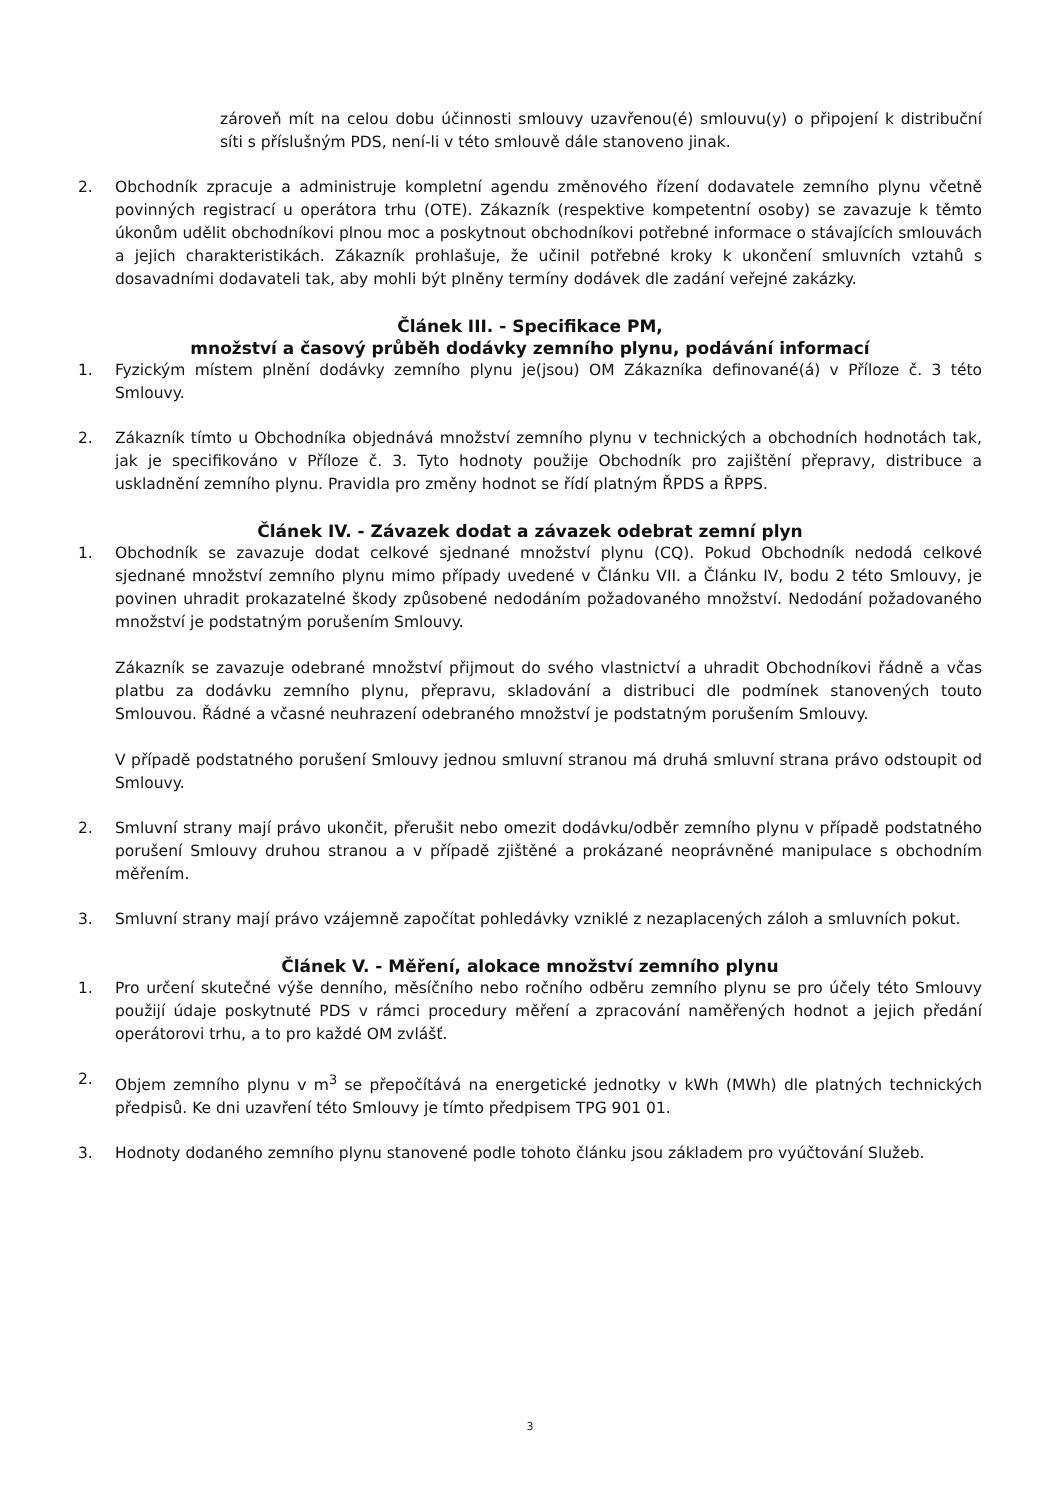zároveň mít na celou dobu účinnosti smlouvy uzavřenou(é) smlouvu(y) o připojení k distribuční síti s příslušným PDS, není-li v této smlouvě dále stanoveno jinak.
2. Obchodník zpracuje a administruje kompletní agendu změnového řízení dodavatele zemního plynu včetně povinných registrací u operátora trhu (OTE). Zákazník (respektive kompetentní osoby) se zavazuje k těmto úkonům udělit obchodníkovi plnou moc a poskytnout obchodníkovi potřebné informace o stávajících smlouvách a jejich charakteristikách. Zákazník prohlašuje, že učinil potřebné kroky k ukončení smluvních vztahů s dosavadními dodavateli tak, aby mohli být plněny termíny dodávek dle zadání veřejné zakázky.
Článek III. - Specifikace PM,
množství a časový průběh dodávky zemního plynu, podávání informací
1. Fyzickým místem plnění dodávky zemního plynu je(jsou) OM Zákazníka definované(á) v Příloze č. 3 této Smlouvy.
2. Zákazník tímto u Obchodníka objednává množství zemního plynu v technických a obchodních hodnotách tak, jak je specifikováno v Příloze č. 3. Tyto hodnoty použije Obchodník pro zajištění přepravy, distribuce a uskladnění zemního plynu. Pravidla pro změny hodnot se řídí platným ŘPDS a ŘPPS.
Článek IV. - Závazek dodat a závazek odebrat zemní plyn
1. Obchodník se zavazuje dodat celkové sjednané množství plynu (CQ). Pokud Obchodník nedodá celkové sjednané množství zemního plynu mimo případy uvedené v Článku VII. a Článku IV, bodu 2 této Smlouvy, je povinen uhradit prokazatelné škody způsobené nedodáním požadovaného množství. Nedodání požadovaného množství je podstatným porušením Smlouvy.
Zákazník se zavazuje odebrané množství přijmout do svého vlastnictví a uhradit Obchodníkovi řádně a včas platbu za dodávku zemního plynu, přepravu, skladování a distribuci dle podmínek stanovených touto Smlouvou. Řádné a včasné neuhrazení odebraného množství je podstatným porušením Smlouvy.
V případě podstatného porušení Smlouvy jednou smluvní stranou má druhá smluvní strana právo odstoupit od Smlouvy.
2. Smluvní strany mají právo ukončit, přerušit nebo omezit dodávku/odběr zemního plynu v případě podstatného porušení Smlouvy druhou stranou a v případě zjištěné a prokázané neoprávněné manipulace s obchodním měřením.
3. Smluvní strany mají právo vzájemně započítat pohledávky vzniklé z nezaplacených záloh a smluvních pokut.
Článek V. - Měření, alokace množství zemního plynu
1. Pro určení skutečné výše denního, měsíčního nebo ročního odběru zemního plynu se pro účely této Smlouvy použijí údaje poskytnuté PDS v rámci procedury měření a zpracování naměřených hodnot a jejich předání operátorovi trhu, a to pro každé OM zvlášť.
2. Objem zemního plynu v m<sup>3</sup> se přepočítává na energetické jednotky v kWh (MWh) dle platných technických předpisů. Ke dni uzavření této Smlouvy je tímto předpisem TPG 901 01.
3. Hodnoty dodaného zemního plynu stanovené podle tohoto článku jsou základem pro vyúčtování Služeb.
3